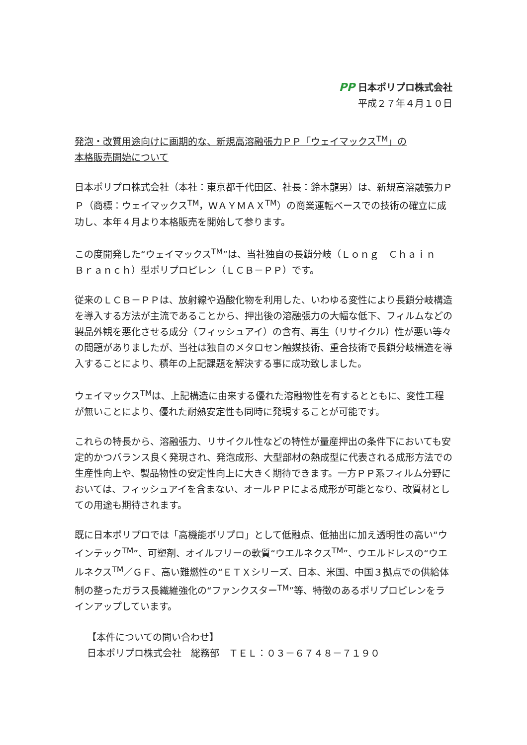PP 日本ポリプロ株式会社
平成２７年４月１０日
発泡・改質用途向けに画期的な、新規高溶融張力ＰＰ「ウェイマックス<sup>TM</sup>」の
本格販売開始について
日本ポリプロ株式会社（本社：東京都千代田区、社長：鈴木龍男）は、新規高溶融張力ＰＰ（商標：ウェイマックス<sup>TM</sup>，ＷＡＹＭＡＸ<sup>TM</sup>）の商業運転ベースでの技術の確立に成功し、本年４月より本格販売を開始して参ります。
この度開発した“ウェイマックス<sup>TM</sup>”は、当社独自の長鎖分岐（Ｌｏｎｇ　Ｃｈａｉｎ　Ｂｒａｎｃｈ）型ポリプロピレン（ＬＣＢ－ＰＰ）です。
従来のＬＣＢ－ＰＰは、放射線や過酸化物を利用した、いわゆる変性により長鎖分岐構造を導入する方法が主流であることから、押出後の溶融張力の大幅な低下、フィルムなどの製品外観を悪化させる成分（フィッシュアイ）の含有、再生（リサイクル）性が悪い等々の問題がありましたが、当社は独自のメタロセン触媒技術、重合技術で長鎖分岐構造を導入することにより、積年の上記課題を解決する事に成功致しました。
ウェイマックス<sup>TM</sup>は、上記構造に由来する優れた溶融物性を有するとともに、変性工程が無いことにより、優れた耐熱安定性も同時に発現することが可能です。
これらの特長から、溶融張力、リサイクル性などの特性が量産押出の条件下においても安定的かつバランス良く発現され、発泡成形、大型部材の熱成型に代表される成形方法での生産性向上や、製品物性の安定性向上に大きく期待できます。一方ＰＰ系フィルム分野においては、フィッシュアイを含まない、オールＰＰによる成形が可能となり、改質材としての用途も期待されます。
既に日本ポリプロでは「高機能ポリプロ」として低融点、低抽出に加え透明性の高い“ウインテック<sup>TM</sup>”、可塑剤、オイルフリーの軟質“ウエルネクス<sup>TM</sup>”、ウエルドレスの“ウエルネクス<sup>TM</sup>／ＧＦ、高い難燃性の“ＥＴＸシリーズ、日本、米国、中国３拠点での供給体制の整ったガラス長繊維強化の“ファンクスター<sup>TM</sup>”等、特徴のあるポリプロピレンをラインアップしています。
【本件についての問い合わせ】
日本ポリプロ株式会社　総務部　ＴＥＬ：０３－６７４８－７１９０